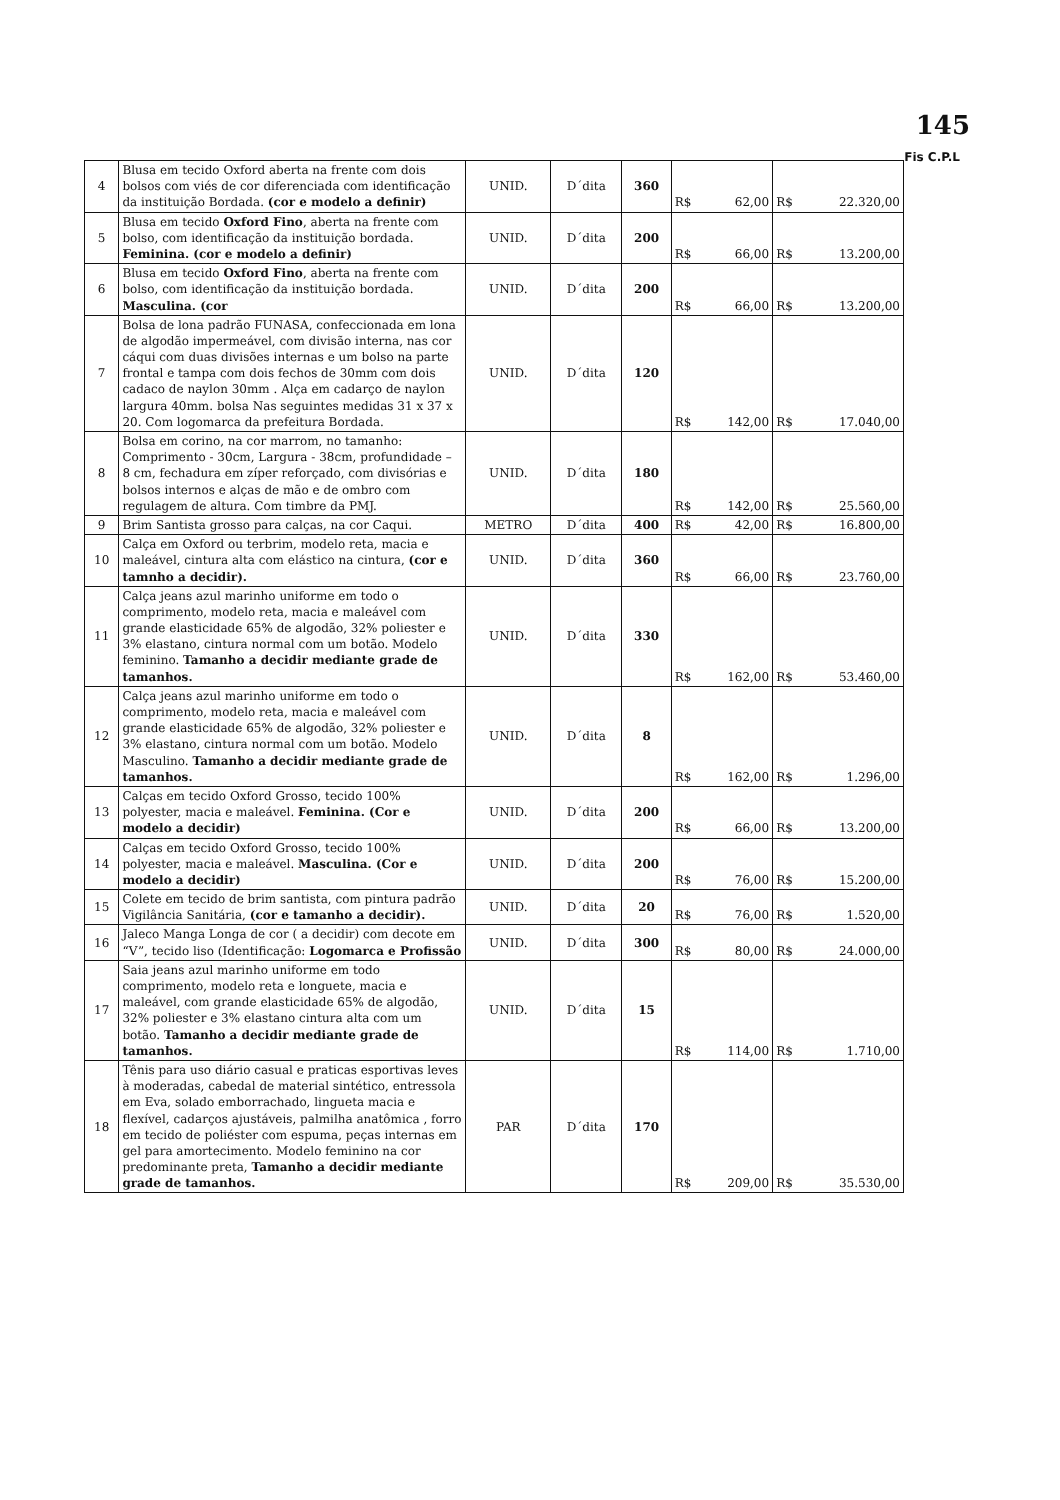145
Fis C.P.L
| 4 | Blusa em tecido Oxford aberta na frente com dois bolsos com viés de cor diferenciada com identificação da instituição Bordada. (cor e modelo a definir) | UNID. | D´dita | 360 | R$ 62,00 | R$ 22.320,00 |
| 5 | Blusa em tecido Oxford Fino , aberta na frente com bolso, com identificação da instituição bordada. Feminina. (cor e modelo a definir) | UNID. | D´dita | 200 | R$ 66,00 | R$ 13.200,00 |
| 6 | Blusa em tecido Oxford Fino , aberta na frente com bolso, com identificação da instituição bordada. Masculina. (cor | UNID. | D´dita | 200 | R$ 66,00 | R$ 13.200,00 |
| 7 | Bolsa de lona padrão FUNASA, confeccionada em lona de algodão impermeável, com divisão interna, nas cor cáqui com duas divisões internas e um bolso na parte frontal e tampa com dois fechos de 30mm com dois cadaco de naylon 30mm . Alça em cadarço de naylon largura 40mm. bolsa Nas seguintes medidas 31 x 37 x 20. Com logomarca da prefeitura Bordada. | UNID. | D´dita | 120 | R$ 142,00 | R$ 17.040,00 |
| 8 | Bolsa em corino, na cor marrom, no tamanho: Comprimento - 30cm, Largura - 38cm, profundidade – 8 cm, fechadura em zíper reforçado, com divisórias e bolsos internos e alças de mão e de ombro com regulagem de altura. Com timbre da PMJ. | UNID. | D´dita | 180 | R$ 142,00 | R$ 25.560,00 |
| 9 | Brim Santista grosso para calças, na cor Caqui. | METRO | D´dita | 400 | R$ 42,00 | R$ 16.800,00 |
| 10 | Calça em Oxford ou terbrim, modelo reta, macia e maleável, cintura alta com elástico na cintura, (cor e tamnho a decidir). | UNID. | D´dita | 360 | R$ 66,00 | R$ 23.760,00 |
| 11 | Calça jeans azul marinho uniforme em todo o comprimento, modelo reta, macia e maleável com grande elasticidade 65% de algodão, 32% poliester e 3% elastano, cintura normal com um botão. Modelo feminino. Tamanho a decidir mediante grade de tamanhos. | UNID. | D´dita | 330 | R$ 162,00 | R$ 53.460,00 |
| 12 | Calça jeans azul marinho uniforme em todo o comprimento, modelo reta, macia e maleável com grande elasticidade 65% de algodão, 32% poliester e 3% elastano, cintura normal com um botão. Modelo Masculino. Tamanho a decidir mediante grade de tamanhos. | UNID. | D´dita | 8 | R$ 162,00 | R$ 1.296,00 |
| 13 | Calças em tecido Oxford Grosso, tecido 100% polyester, macia e maleável. Feminina. (Cor e modelo a decidir) | UNID. | D´dita | 200 | R$ 66,00 | R$ 13.200,00 |
| 14 | Calças em tecido Oxford Grosso, tecido 100% polyester, macia e maleável. Masculina. (Cor e modelo a decidir) | UNID. | D´dita | 200 | R$ 76,00 | R$ 15.200,00 |
| 15 | Colete em tecido de brim santista, com pintura padrão Vigilância Sanitária, (cor e tamanho a decidir). | UNID. | D´dita | 20 | R$ 76,00 | R$ 1.520,00 |
| 16 | Jaleco Manga Longa de cor ( a decidir) com decote em “V”, tecido liso (Identificação: Logomarca e Profissão | UNID. | D´dita | 300 | R$ 80,00 | R$ 24.000,00 |
| 17 | Saia jeans azul marinho uniforme em todo comprimento, modelo reta e longuete, macia e maleável, com grande elasticidade 65% de algodão, 32% poliester e 3% elastano cintura alta com um botão. Tamanho a decidir mediante grade de tamanhos. | UNID. | D´dita | 15 | R$ 114,00 | R$ 1.710,00 |
| 18 | Tênis para uso diário casual e praticas esportivas leves à moderadas, cabedal de material sintético, entressola em Eva, solado emborrachado, lingueta macia e flexível, cadarços ajustáveis, palmilha anatômica , forro em tecido de poliéster com espuma, peças internas em gel para amortecimento. Modelo feminino na cor predominante preta, Tamanho a decidir mediante grade de tamanhos. | PAR | D´dita | 170 | R$ 209,00 | R$ 35.530,00 |